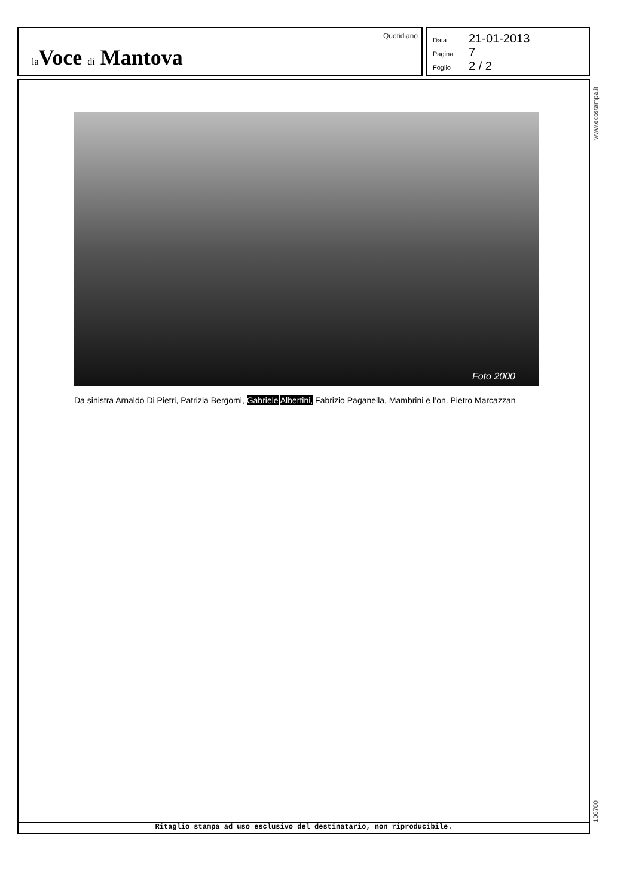la Voce di Mantova
Quotidiano
Data 21-01-2013
Pagina 7
Foglio 2 / 2
Foto 2000
Da sinistra Arnaldo Di Pietri, Patrizia Bergomi, Gabriele Albertini, Fabrizio Paganella, Mambrini e l’on. Pietro Marcazzan
Ritaglio stampa ad uso esclusivo del destinatario, non riproducibile.
www.ecostampa.it
106700